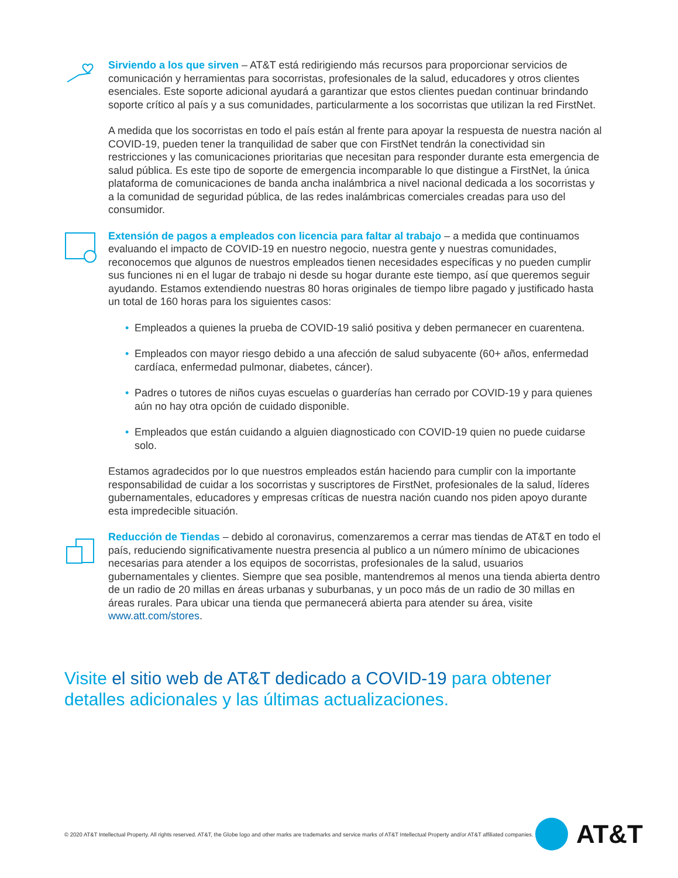Sirviendo a los que sirven – AT&T está redirigiendo más recursos para proporcionar servicios de comunicación y herramientas para socorristas, profesionales de la salud, educadores y otros clientes esenciales. Este soporte adicional ayudará a garantizar que estos clientes puedan continuar brindando soporte crítico al país y a sus comunidades, particularmente a los socorristas que utilizan la red FirstNet.
A medida que los socorristas en todo el país están al frente para apoyar la respuesta de nuestra nación al COVID-19, pueden tener la tranquilidad de saber que con FirstNet tendrán la conectividad sin restricciones y las comunicaciones prioritarias que necesitan para responder durante esta emergencia de salud pública. Es este tipo de soporte de emergencia incomparable lo que distingue a FirstNet, la única plataforma de comunicaciones de banda ancha inalámbrica a nivel nacional dedicada a los socorristas y a la comunidad de seguridad pública, de las redes inalámbricas comerciales creadas para uso del consumidor.
Extensión de pagos a empleados con licencia para faltar al trabajo – a medida que continuamos evaluando el impacto de COVID-19 en nuestro negocio, nuestra gente y nuestras comunidades, reconocemos que algunos de nuestros empleados tienen necesidades específicas y no pueden cumplir sus funciones ni en el lugar de trabajo ni desde su hogar durante este tiempo, así que queremos seguir ayudando. Estamos extendiendo nuestras 80 horas originales de tiempo libre pagado y justificado hasta un total de 160 horas para los siguientes casos:
• Empleados a quienes la prueba de COVID-19 salió positiva y deben permanecer en cuarentena.
• Empleados con mayor riesgo debido a una afección de salud subyacente (60+ años, enfermedad cardíaca, enfermedad pulmonar, diabetes, cáncer).
• Padres o tutores de niños cuyas escuelas o guarderías han cerrado por COVID-19 y para quienes aún no hay otra opción de cuidado disponible.
• Empleados que están cuidando a alguien diagnosticado con COVID-19 quien no puede cuidarse solo.
Estamos agradecidos por lo que nuestros empleados están haciendo para cumplir con la importante responsabilidad de cuidar a los socorristas y suscriptores de FirstNet, profesionales de la salud, líderes gubernamentales, educadores y empresas críticas de nuestra nación cuando nos piden apoyo durante esta impredecible situación.
Reducción de Tiendas – debido al coronavirus, comenzaremos a cerrar mas tiendas de AT&T en todo el país, reduciendo significativamente nuestra presencia al publico a un número mínimo de ubicaciones necesarias para atender a los equipos de socorristas, profesionales de la salud, usuarios gubernamentales y clientes. Siempre que sea posible, mantendremos al menos una tienda abierta dentro de un radio de 20 millas en áreas urbanas y suburbanas, y un poco más de un radio de 30 millas en áreas rurales. Para ubicar una tienda que permanecerá abierta para atender su área, visite www.att.com/stores.
Visite el sitio web de AT&T dedicado a COVID-19 para obtener detalles adicionales y las últimas actualizaciones.
© 2020 AT&T Intellectual Property. All rights reserved. AT&T, the Globe logo and other marks are trademarks and service marks of AT&T Intellectual Property and/or AT&T affiliated companies.
AT&T